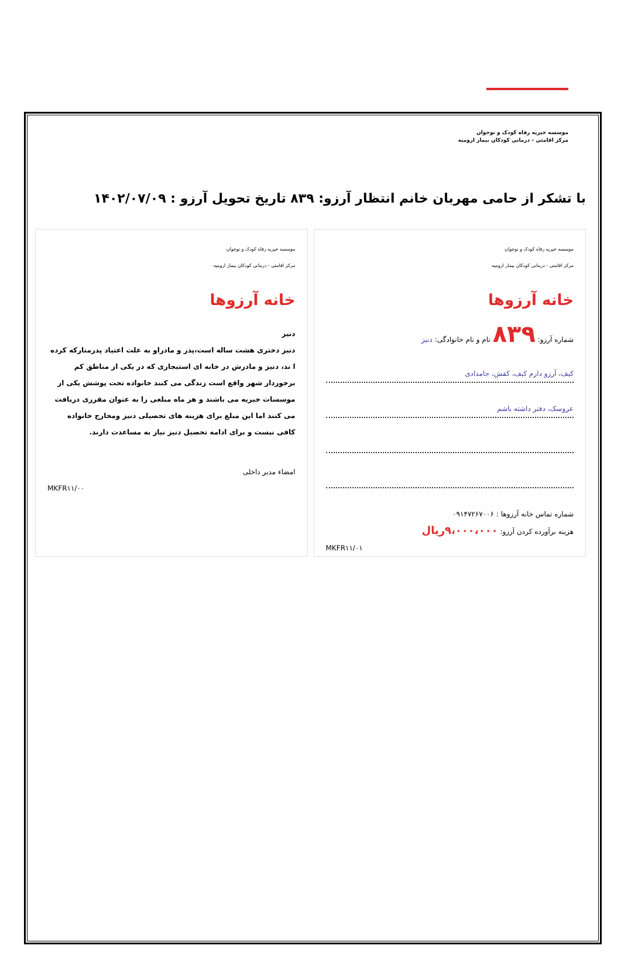موسسه خیریه رفاه کودک و نوجوان
مرکز اقامتی - درمانی کودکان بیمار ارومیه
با تشکر از حامی مهربان خانم انتظار آرزو: ۸۳۹ تاریخ تحویل آرزو : ۱۴۰۲/۰۷/۰۹
موسسه خیریه رفاه کودک و نوجوان
مرکز اقامتی - درمانی کودکان بیمار ارومیه
خانه آرزوها
شماره آرزو: ۸۳۹ نام و نام خانوادگی: دنیز
کیف، آرزو دارم کیف، کفش، جامدادی
عروسک، دفتر داشته باشم
شماره تماس خانه آرزوها : ۰۹۱۴۷۲۶۷۰۰۶
هزینه برآورده کردن آرزو: ۹،۰۰۰،۰۰۰ریال
MKFR۱۱/۰۱
موسسه خیریه رفاه کودک و نوجوان
مرکز اقامتی - درمانی کودکان بیمار ارومیه
خانه آرزوها
دنیز
دنیز دختری هشت ساله است،پدر و مادراو به علت اعتیاد پدرمتارکه کرده ا ند، دنیز و مادرش در خانه ای استیجاری که در یکی از مناطق کم برخوردار شهر واقع است زندگی می کنند خانواده تحت پوشش یکی از موسسات خیریه می باشند و هر ماه مبلغی را به عنوان مقرری دریافت می کنند اما این مبلغ برای هزینه های تحصیلی دنیز ومخارج خانواده کافی نیست و برای ادامه تحصیل دنیز نیاز به مساعدت دارند.
امضاء مدیر داخلی
MKFR۱۱/۰۰